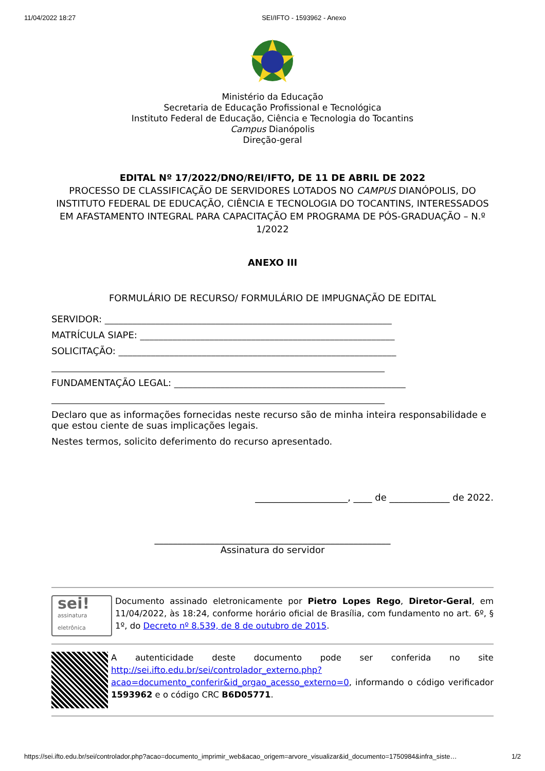11/04/2022 18:27 SEI/IFTO - 1593962 - Anexo
Ministério da Educação
Secretaria de Educação Profissional e Tecnológica
Instituto Federal de Educação, Ciência e Tecnologia do Tocantins
Campus Dianópolis
Direção-geral
EDITAL Nº 17/2022/DNO/REI/IFTO, DE 11 DE ABRIL DE 2022
PROCESSO DE CLASSIFICAÇÃO DE SERVIDORES LOTADOS NO CAMPUS DIANÓPOLIS, DO INSTITUTO FEDERAL DE EDUCAÇÃO, CIÊNCIA E TECNOLOGIA DO TOCANTINS, INTERESSADOS EM AFASTAMENTO INTEGRAL PARA CAPACITAÇÃO EM PROGRAMA DE PÓS-GRADUAÇÃO – N.º 1/2022
ANEXO III
FORMULÁRIO DE RECURSO/ FORMULÁRIO DE IMPUGNAÇÃO DE EDITAL
SERVIDOR: ______________________________________________________________
MATRÍCULA SIAPE: _______________________________________________________
SOLICITAÇÃO: ____________________________________________________________
________________________________________________________________________
FUNDAMENTAÇÃO LEGAL: __________________________________________________
________________________________________________________________________
Declaro que as informações fornecidas neste recurso são de minha inteira responsabilidade e que estou ciente de suas implicações legais.
Nestes termos, solicito deferimento do recurso apresentado.
____________________, ____ de _____________ de 2022.
___________________________________________________
Assinatura do servidor
sei!
assinatura
eletrônica
Documento assinado eletronicamente por Pietro Lopes Rego, Diretor-Geral, em 11/04/2022, às 18:24, conforme horário oficial de Brasília, com fundamento no art. 6º, § 1º, do Decreto nº 8.539, de 8 de outubro de 2015.
A autenticidade deste documento pode ser conferida no site http://sei.ifto.edu.br/sei/controlador_externo.php?acao=documento_conferir&id_orgao_acesso_externo=0, informando o código verificador 1593962 e o código CRC B6D05771.
https://sei.ifto.edu.br/sei/controlador.php?acao=documento_imprimir_web&acao_origem=arvore_visualizar&id_documento=1750984&infra_siste… 1/2